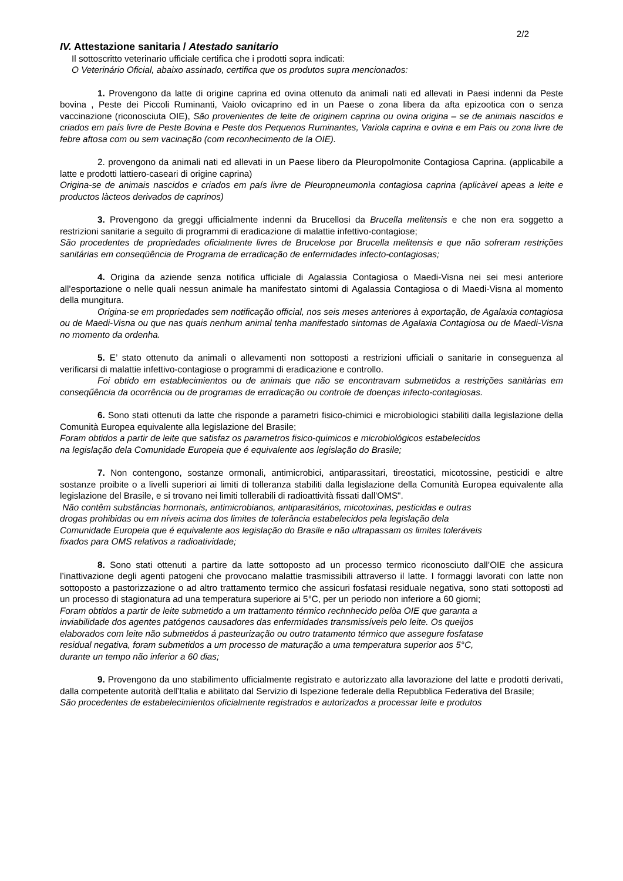2/2
IV. Attestazione sanitaria / Atestado sanitario
Il sottoscritto veterinario ufficiale certifica che i prodotti sopra indicati:
O Veterinário Oficial, abaixo assinado, certifica que os produtos supra mencionados:
1. Provengono da latte di origine caprina ed ovina ottenuto da animali nati ed allevati in Paesi indenni da Peste bovina , Peste dei Piccoli Ruminanti, Vaiolo ovicaprino ed in un Paese o zona libera da afta epizootica con o senza vaccinazione (riconosciuta OIE), São provenientes de leite de originem caprina ou ovina origina – se de animais nascidos e criados em país livre de Peste Bovina e Peste dos Pequenos Ruminantes, Variola caprina e ovina e em Pais ou zona livre de febre aftosa com ou sem vacinação (com reconhecimento de la OIE).
2. provengono da animali nati ed allevati in un Paese libero da Pleuropolmonite Contagiosa Caprina. (applicabile a latte e prodotti lattiero-caseari di origine caprina)
Origina-se de animais nascidos e criados em país livre de Pleuropneumonìa contagiosa caprina (aplicàvel apeas a leite e productos làcteos derivados de caprinos)
3. Provengono da greggi ufficialmente indenni da Brucellosi da Brucella melitensis e che non era soggetto a restrizioni sanitarie a seguito di programmi di eradicazione di malattie infettivo-contagiose;
São procedentes de propriedades oficialmente livres de Brucelose por Brucella melitensis e que não sofreram restrições sanitárias em conseqüência de Programa de erradicação de enfermidades infecto-contagiosas;
4. Origina da aziende senza notifica ufficiale di Agalassia Contagiosa o Maedi-Visna nei sei mesi anteriore all’esportazione o nelle quali nessun animale ha manifestato sintomi di Agalassia Contagiosa o di Maedi-Visna al momento della mungitura.
Origina-se em propriedades sem notificação official, nos seis meses anteriores à exportação, de Agalaxia contagiosa ou de Maedi-Visna ou que nas quais nenhum animal tenha manifestado sintomas de Agalaxia Contagiosa ou de Maedi-Visna no momento da ordenha.
5. E’ stato ottenuto da animali o allevamenti non sottoposti a restrizioni ufficiali o sanitarie in conseguenza al verificarsi di malattie infettivo-contagiose o programmi di eradicazione e controllo.
Foi obtido em establecimientos ou de animais que não se encontravam submetidos a restrições sanitàrias em conseqűência da ocorrência ou de programas de erradicação ou controle de doenças infecto-contagiosas.
6. Sono stati ottenuti da latte che risponde a parametri fisico-chimici e microbiologici stabiliti dalla legislazione della Comunità Europea equivalente alla legislazione del Brasile;
Foram obtidos a partir de leite que satisfaz os parametros fisico-quimicos e microbiológicos estabelecidos
na legislação dela Comunidade Europeia que é equivalente aos legislação do Brasile;
7. Non contengono, sostanze ormonali, antimicrobici, antiparassitari, tireostatici, micotossine, pesticidi e altre sostanze proibite o a livelli superiori ai limiti di tolleranza stabiliti dalla legislazione della Comunità Europea equivalente alla legislazione del Brasile, e si trovano nei limiti tollerabili di radioattività fissati dall'OMS".
Não contêm substâncias hormonais, antimicrobianos, antiparasitários, micotoxinas, pesticidas e outras
drogas prohibidas ou em níveis acima dos limites de tolerância estabelecidos pela legislação dela
Comunidade Europeia que é equivalente aos legislação do Brasile e não ultrapassam os limites toleráveis
fixados para OMS relativos a radioatividade;
8. Sono stati ottenuti a partire da latte sottoposto ad un processo termico riconosciuto dall’OIE che assicura l’inattivazione degli agenti patogeni che provocano malattie trasmissibili attraverso il latte. I formaggi lavorati con latte non sottoposto a pastorizzazione o ad altro trattamento termico che assicuri fosfatasi residuale negativa, sono stati sottoposti ad un processo di stagionatura ad una temperatura superiore ai 5°C, per un periodo non inferiore a 60 giorni;
Foram obtidos a partir de leite submetido a um trattamento térmico rechnhecido pelòa OIE que garanta a
inviabilidade dos agentes patógenos causadores das enfermidades transmissíveis pelo leite. Os queijos
elaborados com leite não submetidos á pasteurização ou outro tratamento térmico que assegure fosfatase
residual negativa, foram submetidos a um processo de maturação a uma temperatura superior aos 5°C,
durante un tempo não inferior a 60 dias;
9. Provengono da uno stabilimento ufficialmente registrato e autorizzato alla lavorazione del latte e prodotti derivati, dalla competente autorità dell’Italia e abilitato dal Servizio di Ispezione federale della Repubblica Federativa del Brasile;
São procedentes de estabelecimientos oficialmente registrados e autorizados a processar leite e produtos